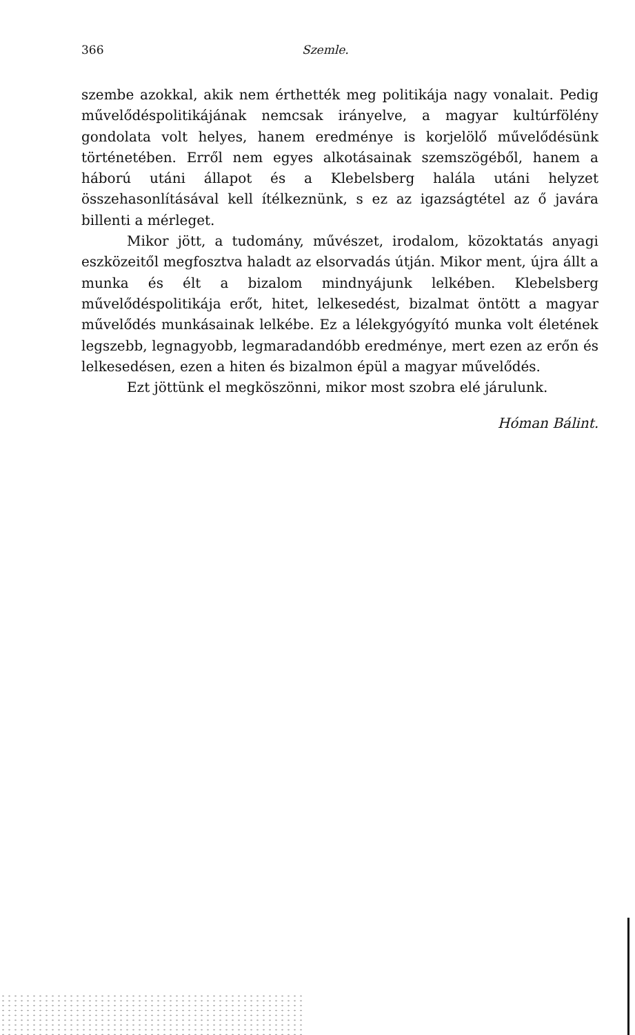366 Szemle.
szembe azokkal, akik nem érthették meg politikája nagy vonalait. Pedig művelődéspolitikájának nemcsak irányelve, a magyar kultúrfölény gondolata volt helyes, hanem eredménye is korjelölő művelődésünk történetében. Erről nem egyes alkotásainak szemszögéből, hanem a háború utáni állapot és a Klebelsberg halála utáni helyzet összehasonlításával kell ítélkeznünk, s ez az igazságtétel az ő javára billenti a mérleget.
Mikor jött, a tudomány, művészet, irodalom, közoktatás anyagi eszközeitől megfosztva haladt az elsorvadás útján. Mikor ment, újra állt a munka és élt a bizalom mindnyájunk lelkében. Klebelsberg művelődéspolitikája erőt, hitet, lelkesedést, bizalmat öntött a magyar művelődés munkásainak lelkébe. Ez a lélekgyógyító munka volt életének legszebb, legnagyobb, legmaradandóbb eredménye, mert ezen az erőn és lelkesedésen, ezen a hiten és bizalmon épül a magyar művelődés.
Ezt jöttünk el megköszönni, mikor most szobra elé járulunk.
Hóman Bálint.